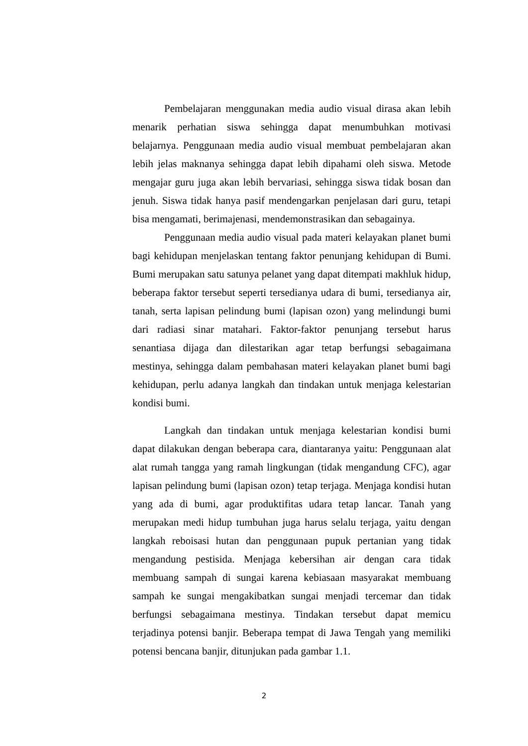Pembelajaran menggunakan media audio visual dirasa akan lebih menarik perhatian siswa sehingga dapat menumbuhkan motivasi belajarnya. Penggunaan media audio visual membuat pembelajaran akan lebih jelas maknanya sehingga dapat lebih dipahami oleh siswa. Metode mengajar guru juga akan lebih bervariasi, sehingga siswa tidak bosan dan jenuh. Siswa tidak hanya pasif mendengarkan penjelasan dari guru, tetapi bisa mengamati, berimajenasi, mendemonstrasikan dan sebagainya.
Penggunaan media audio visual pada materi kelayakan planet bumi bagi kehidupan menjelaskan tentang faktor penunjang kehidupan di Bumi. Bumi merupakan satu satunya pelanet yang dapat ditempati makhluk hidup, beberapa faktor tersebut seperti tersedianya udara di bumi, tersedianya air, tanah, serta lapisan pelindung bumi (lapisan ozon) yang melindungi bumi dari radiasi sinar matahari. Faktor-faktor penunjang tersebut harus senantiasa dijaga dan dilestarikan agar tetap berfungsi sebagaimana mestinya, sehingga dalam pembahasan materi kelayakan planet bumi bagi kehidupan, perlu adanya langkah dan tindakan untuk menjaga kelestarian kondisi bumi.
Langkah dan tindakan untuk menjaga kelestarian kondisi bumi dapat dilakukan dengan beberapa cara, diantaranya yaitu: Penggunaan alat alat rumah tangga yang ramah lingkungan (tidak mengandung CFC), agar lapisan pelindung bumi (lapisan ozon) tetap terjaga. Menjaga kondisi hutan yang ada di bumi, agar produktifitas udara tetap lancar. Tanah yang merupakan medi hidup tumbuhan juga harus selalu terjaga, yaitu dengan langkah reboisasi hutan dan penggunaan pupuk pertanian yang tidak mengandung pestisida. Menjaga kebersihan air dengan cara tidak membuang sampah di sungai karena kebiasaan masyarakat membuang sampah ke sungai mengakibatkan sungai menjadi tercemar dan tidak berfungsi sebagaimana mestinya. Tindakan tersebut dapat memicu terjadinya potensi banjir. Beberapa tempat di Jawa Tengah yang memiliki potensi bencana banjir, ditunjukan pada gambar 1.1.
2